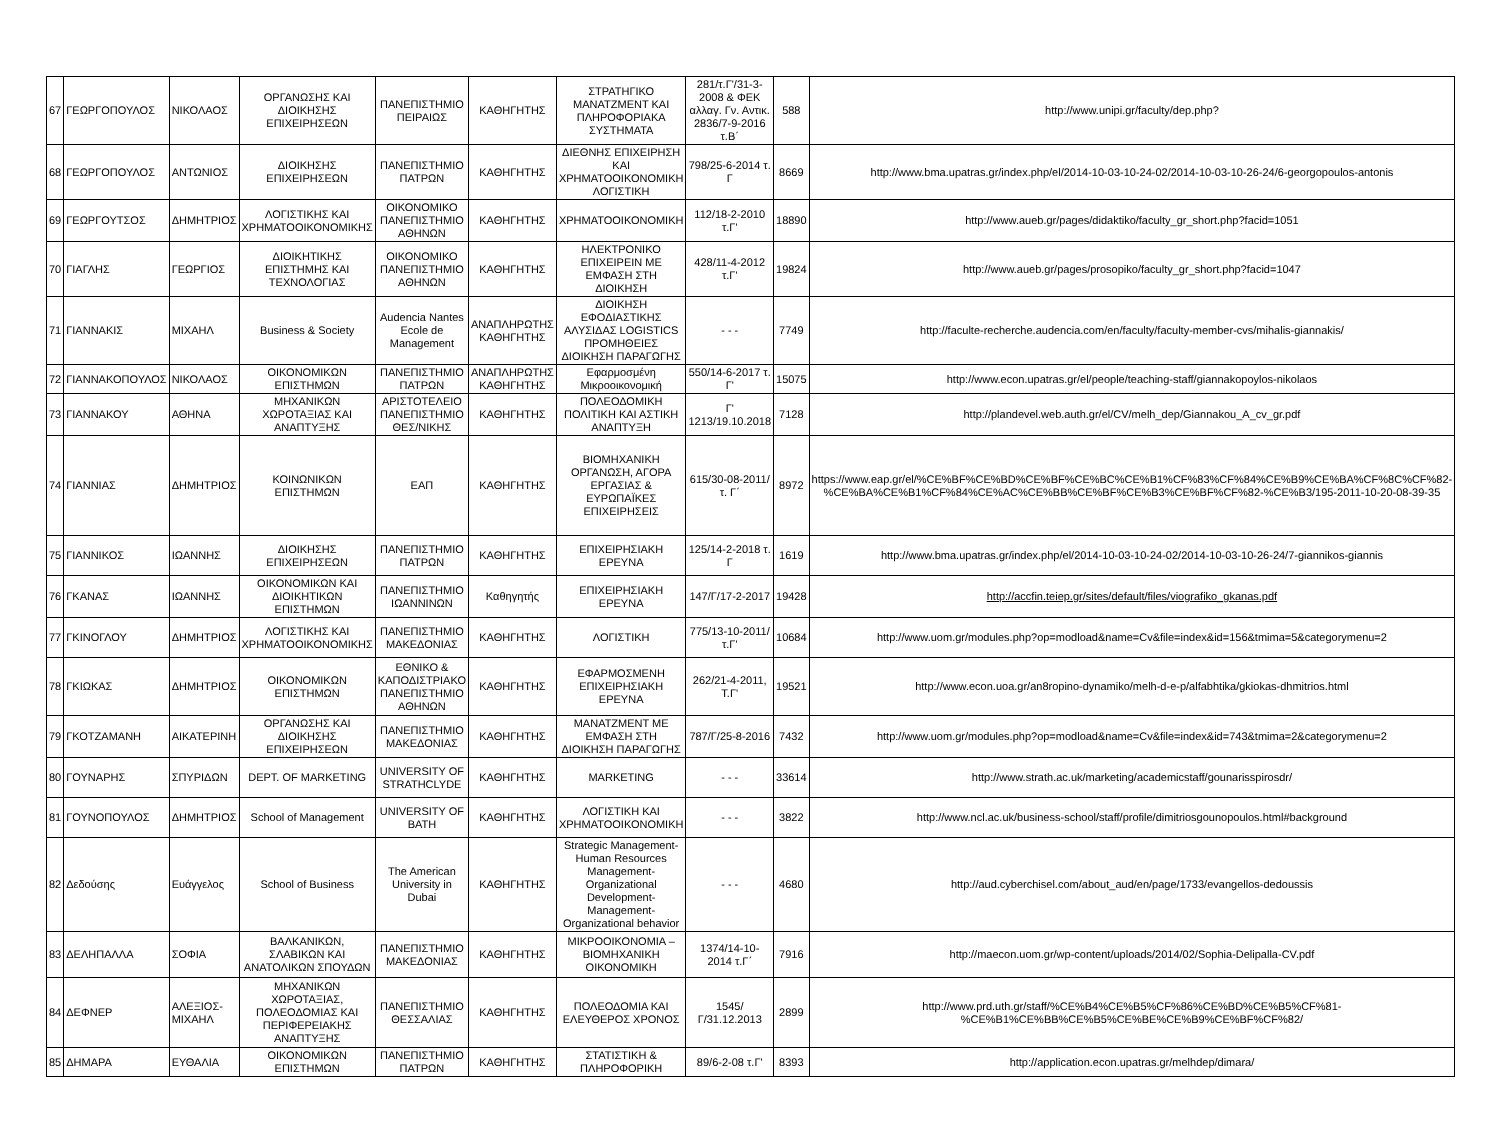| 67 | ΓΕΩΡΓΟΠΟΥΛΟΣ | ΝΙΚΟΛΑΟΣ | ΟΡΓΑΝΩΣΗΣ ΚΑΙ ΔΙΟΙΚΗΣΗΣ ΕΠΙΧΕΙΡΗΣΕΩΝ | ΠΑΝΕΠΙΣΤΗΜΙΟ ΠΕΙΡΑΙΩΣ | ΚΑΘΗΓΗΤΗΣ | ΣΤΡΑΤΗΓΙΚΟ ΜΑΝΑΤΖΜΕΝΤ ΚΑΙ ΠΛΗΡΟΦΟΡΙΑΚΑ ΣΥΣΤΗΜΑΤΑ | 281/τ.Γ'/31-3-2008 & ΦΕΚ αλλαγ. Γν. Αντικ. 2836/7-9-2016 τ.Β΄ | 588 | http://www.unipi.gr/faculty/dep.php? |
| 68 | ΓΕΩΡΓΟΠΟΥΛΟΣ | ΑΝΤΩΝΙΟΣ | ΔΙΟΙΚΗΣΗΣ ΕΠΙΧΕΙΡΗΣΕΩΝ | ΠΑΝΕΠΙΣΤΗΜΙΟ ΠΑΤΡΩΝ | ΚΑΘΗΓΗΤΗΣ | ΔΙΕΘΝΗΣ ΕΠΙΧΕΙΡΗΣΗ ΚΑΙ ΧΡΗΜΑΤΟΟΙΚΟΝΟΜΙΚΗ ΛΟΓΙΣΤΙΚΗ | 798/25-6-2014 τ. Γ | 8669 | http://www.bma.upatras.gr/index.php/el/2014-10-03-10-24-02/2014-10-03-10-26-24/6-georgopoulos-antonis |
| 69 | ΓΕΩΡΓΟΥΤΣΟΣ | ΔΗΜΗΤΡΙΟΣ | ΛΟΓΙΣΤΙΚΗΣ ΚΑΙ ΧΡΗΜΑΤΟΟΙΚΟΝΟΜΙΚΗΣ | ΟΙΚΟΝΟΜΙΚΟ ΠΑΝΕΠΙΣΤΗΜΙΟ ΑΘΗΝΩΝ | ΚΑΘΗΓΗΤΗΣ | ΧΡΗΜΑΤΟΟΙΚΟΝΟΜΙΚΗ | 112/18-2-2010 τ.Γ' | 18890 | http://www.aueb.gr/pages/didaktiko/faculty_gr_short.php?facid=1051 |
| 70 | ΓΙΑΓΛΗΣ | ΓΕΩΡΓΙΟΣ | ΔΙΟΙΚΗΤΙΚΗΣ ΕΠΙΣΤΗΜΗΣ ΚΑΙ ΤΕΧΝΟΛΟΓΙΑΣ | ΟΙΚΟΝΟΜΙΚΟ ΠΑΝΕΠΙΣΤΗΜΙΟ ΑΘΗΝΩΝ | ΚΑΘΗΓΗΤΗΣ | ΗΛΕΚΤΡΟΝΙΚΟ ΕΠΙΧΕΙΡΕΙΝ ΜΕ ΕΜΦΑΣΗ ΣΤΗ ΔΙΟΙΚΗΣΗ | 428/11-4-2012 τ.Γ' | 19824 | http://www.aueb.gr/pages/prosopiko/faculty_gr_short.php?facid=1047 |
| 71 | ΓΙΑΝΝΑΚΙΣ | ΜΙΧΑΗΛ | Business & Society | Audencia Nantes Ecole de Management | ΑΝΑΠΛΗΡΩΤΗΣ ΚΑΘΗΓΗΤΗΣ | ΔΙΟΙΚΗΣΗ ΕΦΟΔΙΑΣΤΙΚΗΣ ΑΛΥΣΙΔΑΣ LOGISTICS ΠΡΟΜΗΘΕΙΕΣ ΔΙΟΙΚΗΣΗ ΠΑΡΑΓΩΓΗΣ | - - - | 7749 | http://faculte-recherche.audencia.com/en/faculty/faculty-member-cvs/mihalis-giannakis/ |
| 72 | ΓΙΑΝΝΑΚΟΠΟΥΛΟΣ | ΝΙΚΟΛΑΟΣ | ΟΙΚΟΝΟΜΙΚΩΝ ΕΠΙΣΤΗΜΩΝ | ΠΑΝΕΠΙΣΤΗΜΙΟ ΠΑΤΡΩΝ | ΑΝΑΠΛΗΡΩΤΗΣ ΚΑΘΗΓΗΤΗΣ | Εφαρμοσμένη Μικροοικονομική | 550/14-6-2017 τ. Γ' | 15075 | http://www.econ.upatras.gr/el/people/teaching-staff/giannakopoylos-nikolaos |
| 73 | ΓΙΑΝΝΑΚΟΥ | ΑΘΗΝΑ | ΜΗΧΑΝΙΚΩΝ ΧΩΡΟΤΑΞΙΑΣ ΚΑΙ ΑΝΑΠΤΥΞΗΣ | ΑΡΙΣΤΟΤΕΛΕΙΟ ΠΑΝΕΠΙΣΤΗΜΙΟ ΘΕΣ/ΝΙΚΗΣ | ΚΑΘΗΓΗΤΗΣ | ΠΟΛΕΟΔΟΜΙΚΗ ΠΟΛΙΤΙΚΗ ΚΑΙ ΑΣΤΙΚΗ ΑΝΑΠΤΥΞΗ | Γ' 1213/19.10.2018 | 7128 | http://plandevel.web.auth.gr/el/CV/melh_dep/Giannakou_A_cv_gr.pdf |
| 74 | ΓΙΑΝΝΙΑΣ | ΔΗΜΗΤΡΙΟΣ | ΚΟΙΝΩΝΙΚΩΝ ΕΠΙΣΤΗΜΩΝ | ΕΑΠ | ΚΑΘΗΓΗΤΗΣ | ΒΙΟΜΗΧΑΝΙΚΗ ΟΡΓΑΝΩΣΗ, ΑΓΟΡΑ ΕΡΓΑΣΙΑΣ & ΕΥΡΩΠΑΪΚΕΣ ΕΠΙΧΕΙΡΗΣΕΙΣ | 615/30-08-2011/τ. Γ΄ | 8972 | https://www.eap.gr/el/%CE%BF%CE%BD%CE%BF%CE%BC%CE%B1%CF%83%CF%84%CE%B9%CE%BA%CF%8C%CF%82-%CE%BA%CE%B1%CF%84%CE%AC%CE%BB%CE%BF%CE%B3%CE%BF%CF%82-%CE%B3/195-2011-10-20-08-39-35 |
| 75 | ΓΙΑΝΝΙΚΟΣ | ΙΩΑΝΝΗΣ | ΔΙΟΙΚΗΣΗΣ ΕΠΙΧΕΙΡΗΣΕΩΝ | ΠΑΝΕΠΙΣΤΗΜΙΟ ΠΑΤΡΩΝ | ΚΑΘΗΓΗΤΗΣ | ΕΠΙΧΕΙΡΗΣΙΑΚΗ ΕΡΕΥΝΑ | 125/14-2-2018 τ. Γ | 1619 | http://www.bma.upatras.gr/index.php/el/2014-10-03-10-24-02/2014-10-03-10-26-24/7-giannikos-giannis |
| 76 | ΓΚΑΝΑΣ | ΙΩΑΝΝΗΣ | ΟΙΚΟΝΟΜΙΚΩΝ ΚΑΙ ΔΙΟΙΚΗΤΙΚΩΝ ΕΠΙΣΤΗΜΩΝ | ΠΑΝΕΠΙΣΤΗΜΙΟ ΙΩΑΝΝΙΝΩΝ | Καθηγητής | ΕΠΙΧΕΙΡΗΣΙΑΚΗ ΕΡΕΥΝΑ | 147/Γ/17-2-2017 | 19428 | http://accfin.teiep.gr/sites/default/files/viografiko_gkanas.pdf |
| 77 | ΓΚΙΝΟΓΛΟΥ | ΔΗΜΗΤΡΙΟΣ | ΛΟΓΙΣΤΙΚΗΣ ΚΑΙ ΧΡΗΜΑΤΟΟΙΚΟΝΟΜΙΚΗΣ | ΠΑΝΕΠΙΣΤΗΜΙΟ ΜΑΚΕΔΟΝΙΑΣ | ΚΑΘΗΓΗΤΗΣ | ΛΟΓΙΣΤΙΚΗ | 775/13-10-2011/τ.Γ' | 10684 | http://www.uom.gr/modules.php?op=modload&name=Cv&file=index&id=156&tmima=5&categorymenu=2 |
| 78 | ΓΚΙΩΚΑΣ | ΔΗΜΗΤΡΙΟΣ | ΟΙΚΟΝΟΜΙΚΩΝ ΕΠΙΣΤΗΜΩΝ | ΕΘΝΙΚΟ & ΚΑΠΟΔΙΣΤΡΙΑΚΟ ΠΑΝΕΠΙΣΤΗΜΙΟ ΑΘΗΝΩΝ | ΚΑΘΗΓΗΤΗΣ | ΕΦΑΡΜΟΣΜΕΝΗ ΕΠΙΧΕΙΡΗΣΙΑΚΗ ΕΡΕΥΝΑ | 262/21-4-2011, Τ.Γ' | 19521 | http://www.econ.uoa.gr/an8ropino-dynamiko/melh-d-e-p/alfabhtika/gkiokas-dhmitrios.html |
| 79 | ΓΚΟΤΖΑΜΑΝΗ | ΑΙΚΑΤΕΡΙΝΗ | ΟΡΓΑΝΩΣΗΣ ΚΑΙ ΔΙΟΙΚΗΣΗΣ ΕΠΙΧΕΙΡΗΣΕΩΝ | ΠΑΝΕΠΙΣΤΗΜΙΟ ΜΑΚΕΔΟΝΙΑΣ | ΚΑΘΗΓΗΤΗΣ | ΜΑΝΑΤΖΜΕΝΤ ΜΕ ΕΜΦΑΣΗ ΣΤΗ ΔΙΟΙΚΗΣΗ ΠΑΡΑΓΩΓΗΣ | 787/Γ/25-8-2016 | 7432 | http://www.uom.gr/modules.php?op=modload&name=Cv&file=index&id=743&tmima=2&categorymenu=2 |
| 80 | ΓΟΥΝΑΡΗΣ | ΣΠΥΡΙΔΩΝ | DEPT. OF MARKETING | UNIVERSITY OF STRATHCLYDE | ΚΑΘΗΓΗΤΗΣ | MARKETING | - - - | 33614 | http://www.strath.ac.uk/marketing/academicstaff/gounarisspirosdr/ |
| 81 | ΓΟΥΝΟΠΟΥΛΟΣ | ΔΗΜΗΤΡΙΟΣ | School of Management | UNIVERSITY OF BATH | ΚΑΘΗΓΗΤΗΣ | ΛΟΓΙΣΤΙΚΗ ΚΑΙ ΧΡΗΜΑΤΟΟΙΚΟΝΟΜΙΚΗ | - - - | 3822 | http://www.ncl.ac.uk/business-school/staff/profile/dimitriosgounopoulos.html#background |
| 82 | Δεδούσης | Ευάγγελος | School of Business | The American University in Dubai | ΚΑΘΗΓΗΤΗΣ | Strategic Management- Human Resources Management- Organizational Development-Management-Organizational behavior | - - - | 4680 | http://aud.cyberchisel.com/about_aud/en/page/1733/evangellos-dedoussis |
| 83 | ΔΕΛΗΠΑΛΛΑ | ΣΟΦΙΑ | ΒΑΛΚΑΝΙΚΩΝ, ΣΛΑΒΙΚΩΝ ΚΑΙ ΑΝΑΤΟΛΙΚΩΝ ΣΠΟΥΔΩΝ | ΠΑΝΕΠΙΣΤΗΜΙΟ ΜΑΚΕΔΟΝΙΑΣ | ΚΑΘΗΓΗΤΗΣ | ΜΙΚΡΟΟΙΚΟΝΟΜΙΑ – ΒΙΟΜΗΧΑΝΙΚΗ ΟΙΚΟΝΟΜΙΚΗ | 1374/14-10-2014 τ.Γ΄ | 7916 | http://maecon.uom.gr/wp-content/uploads/2014/02/Sophia-Delipalla-CV.pdf |
| 84 | ΔΕΦΝΕΡ | ΑΛΕΞΙΟΣ-ΜΙΧΑΗΛ | ΜΗΧΑΝΙΚΩΝ ΧΩΡΟΤΑΞΙΑΣ, ΠΟΛΕΟΔΟΜΙΑΣ ΚΑΙ ΠΕΡΙΦΕΡΕΙΑΚΗΣ ΑΝΑΠΤΥΞΗΣ | ΠΑΝΕΠΙΣΤΗΜΙΟ ΘΕΣΣΑΛΙΑΣ | ΚΑΘΗΓΗΤΗΣ | ΠΟΛΕΟΔΟΜΙΑ ΚΑΙ ΕΛΕΥΘΕΡΟΣ ΧΡΟΝΟΣ | 1545/Γ/31.12.2013 | 2899 | http://www.prd.uth.gr/staff/%CE%B4%CE%B5%CF%86%CE%BD%CE%B5%CF%81-%CE%B1%CE%BB%CE%B5%CE%BE%CE%B9%CE%BF%CF%82/ |
| 85 | ΔΗΜΑΡΑ | ΕΥΘΑΛΙΑ | ΟΙΚΟΝΟΜΙΚΩΝ ΕΠΙΣΤΗΜΩΝ | ΠΑΝΕΠΙΣΤΗΜΙΟ ΠΑΤΡΩΝ | ΚΑΘΗΓΗΤΗΣ | ΣΤΑΤΙΣΤΙΚΗ & ΠΛΗΡΟΦΟΡΙΚΗ | 89/6-2-08 τ.Γ' | 8393 | http://application.econ.upatras.gr/melhdep/dimara/ |